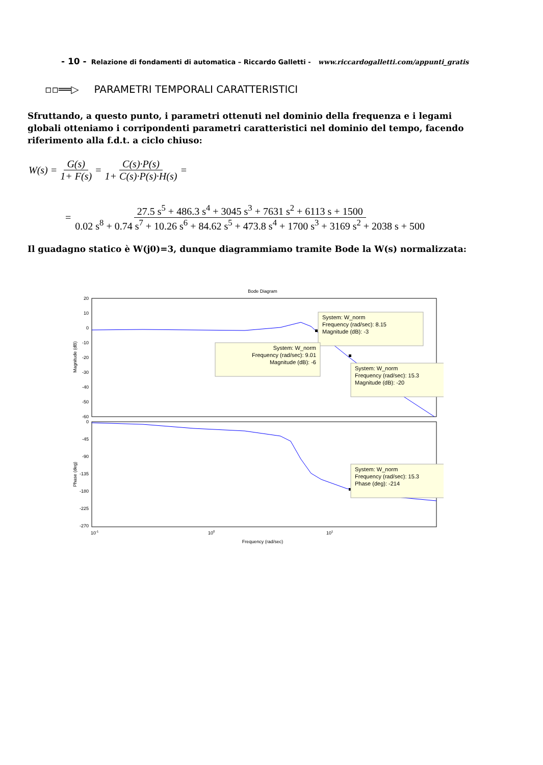- 10 - Relazione di fondamenti di automatica – Riccardo Galletti - www.riccardogalletti.com/appunti_gratis
▫▫══▷ PARAMETRI TEMPORALI CARATTERISTICI
Sfruttando, a questo punto, i parametri ottenuti nel dominio della frequenza e i legami globali otteniamo i corripondenti parametri caratteristici nel dominio del tempo, facendo riferimento alla f.d.t. a ciclo chiuso:
W(s) = G(s) 1+ F(s) = C(s)·P(s) 1+ C(s)·P(s)·H(s) =
= 27.5 s<sup>5</sup> + 486.3 s<sup>4</sup> + 3045 s<sup>3</sup> + 7631 s<sup>2</sup> + 6113 s + 1500 0.02 s<sup>8</sup> + 0.74 s<sup>7</sup> + 10.26 s<sup>6</sup> + 84.62 s<sup>5</sup> + 473.8 s<sup>4</sup> + 1700 s<sup>3</sup> + 3169 s<sup>2</sup> + 2038 s + 500
Il guadagno statico è W(j0)=3, dunque diagrammiamo tramite Bode la W(s) normalizzata:
Bode Diagram
20
10
0
-10
-20
-30
-40
-50
-60
0
-45
-90
-135
-180
-225
-270
Magnitude (dB)
Phase (deg)
10-1
100
101
Frequency (rad/sec)
System: W_norm
Frequency (rad/sec): 8.15
Magnitude (dB): -3
System: W_norm
Frequency (rad/sec): 9.01
Magnitude (dB): -6
System: W_norm
Frequency (rad/sec): 15.3
Magnitude (dB): -20
System: W_norm
Frequency (rad/sec): 15.3
Phase (deg): -214